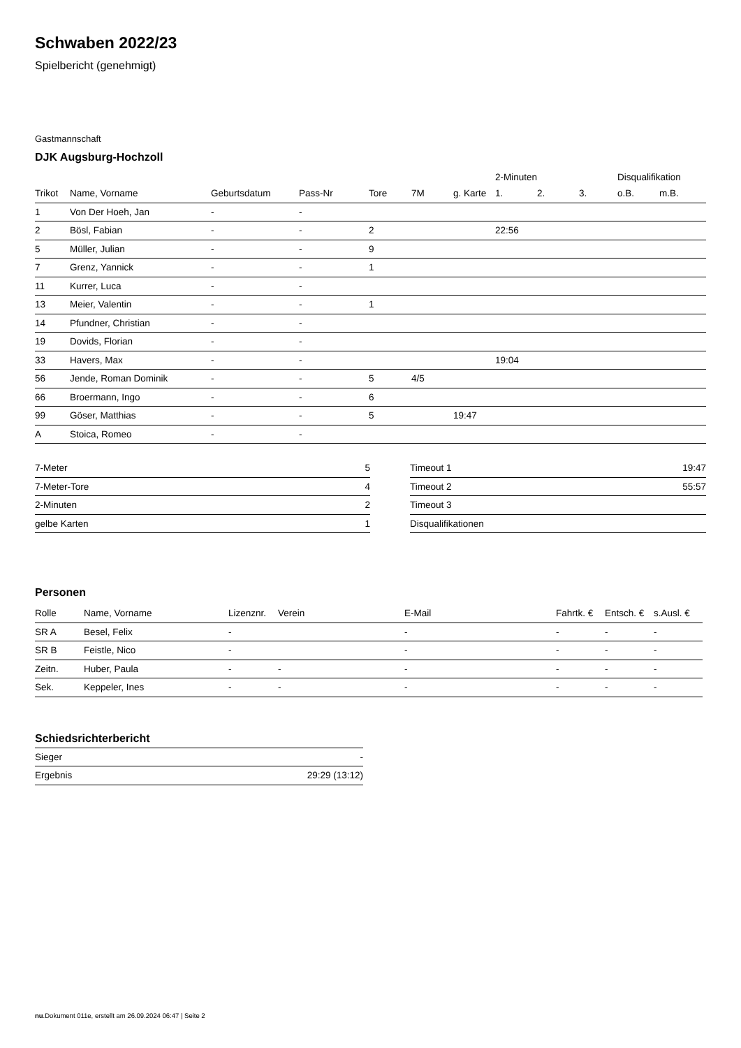Schwaben 2022/23
Spielbericht (genehmigt)
Gastmannschaft
DJK Augsburg-Hochzoll
| | | | | | | | 2-Minuten | | | Disqualifikation | |
| --- | --- | --- | --- | --- | --- | --- | --- | --- | --- | --- | --- |
| Trikot | Name, Vorname | Geburtsdatum | Pass-Nr | Tore | 7M | g. Karte | 1. | 2. | 3. | o.B. | m.B. |
| 1 | Von Der Hoeh, Jan | - | - | | | | | | | | |
| 2 | Bösl, Fabian | - | - | 2 | | | 22:56 | | | | |
| 5 | Müller, Julian | - | - | 9 | | | | | | | |
| 7 | Grenz, Yannick | - | - | 1 | | | | | | | |
| 11 | Kurrer, Luca | - | - | | | | | | | | |
| 13 | Meier, Valentin | - | - | 1 | | | | | | | |
| 14 | Pfundner, Christian | - | - | | | | | | | | |
| 19 | Dovids, Florian | - | - | | | | | | | | |
| 33 | Havers, Max | - | - | | | | 19:04 | | | | |
| 56 | Jende, Roman Dominik | - | - | 5 | 4/5 | | | | | | |
| 66 | Broermann, Ingo | - | - | 6 | | | | | | | |
| 99 | Göser, Matthias | - | - | 5 | | 19:47 | | | | | |
| A | Stoica, Romeo | - | - | | | | | | | | |
| 7-Meter | 5 |
| 7-Meter-Tore | 4 |
| 2-Minuten | 2 |
| gelbe Karten | 1 |
| Timeout 1 | 19:47 |
| Timeout 2 | 55:57 |
| Timeout 3 | |
| Disqualifikationen | |
Personen
| Rolle | Name, Vorname | Lizenznr. | Verein | E-Mail | Fahrtk. € | Entsch. € | s.Ausl. € |
| --- | --- | --- | --- | --- | --- | --- | --- |
| SR A | Besel, Felix | - | | - | - | - | - |
| SR B | Feistle, Nico | - | | - | - | - | - |
| Zeitn. | Huber, Paula | - | - | - | - | - | - |
| Sek. | Keppeler, Ines | - | - | - | - | - | - |
Schiedsrichterbericht
| Sieger | - |
| Ergebnis | 29:29 (13:12) |
nu.Dokument 011e, erstellt am 26.09.2024 06:47 | Seite 2